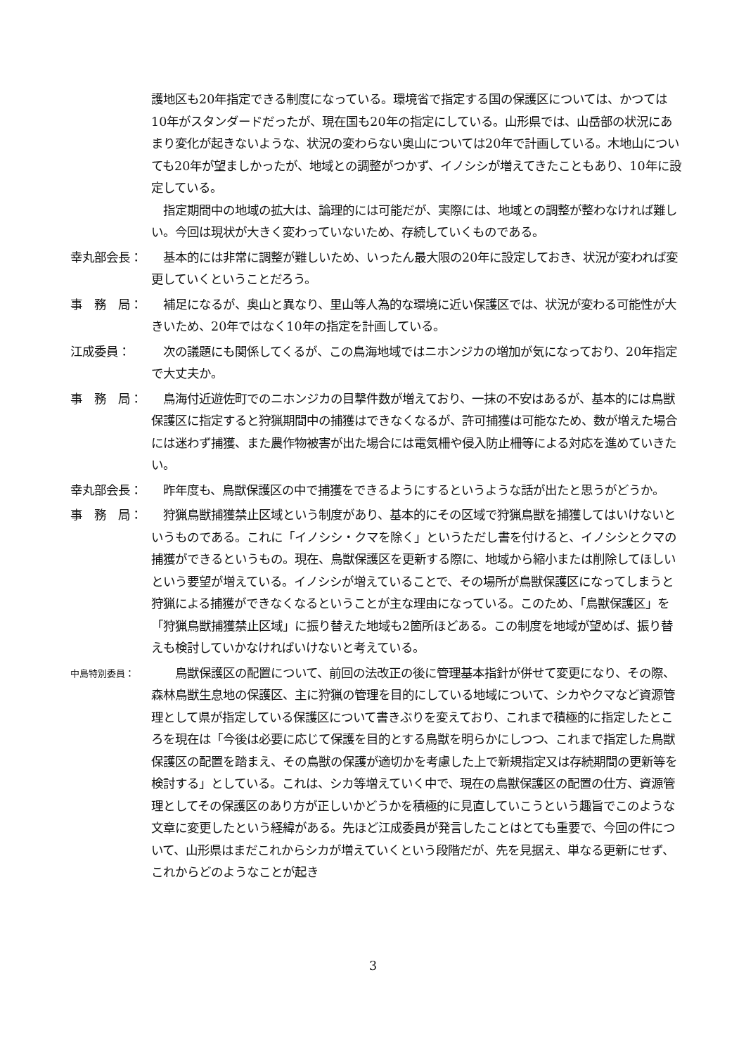護地区も20年指定できる制度になっている。環境省で指定する国の保護区については、かつては10年がスタンダードだったが、現在国も20年の指定にしている。山形県では、山岳部の状況にあまり変化が起きないような、状況の変わらない奥山については20年で計画している。木地山についても20年が望ましかったが、地域との調整がつかず、イノシシが増えてきたこともあり、10年に設定している。
　指定期間中の地域の拡大は、論理的には可能だが、実際には、地域との調整が整わなければ難しい。今回は現状が大きく変わっていないため、存続していくものである。
幸丸部会長： 　基本的には非常に調整が難しいため、いったん最大限の20年に設定しておき、状況が変われば変更していくということだろう。
事　務　局： 　補足になるが、奥山と異なり、里山等人為的な環境に近い保護区では、状況が変わる可能性が大きいため、20年ではなく10年の指定を計画している。
江成委員： 　次の議題にも関係してくるが、この鳥海地域ではニホンジカの増加が気になっており、20年指定で大丈夫か。
事　務　局： 　鳥海付近遊佐町でのニホンジカの目撃件数が増えており、一抹の不安はあるが、基本的には鳥獣保護区に指定すると狩猟期間中の捕獲はできなくなるが、許可捕獲は可能なため、数が増えた場合には迷わず捕獲、また農作物被害が出た場合には電気柵や侵入防止柵等による対応を進めていきたい。
幸丸部会長： 　昨年度も、鳥獣保護区の中で捕獲をできるようにするというような話が出たと思うがどうか。
事　務　局： 　狩猟鳥獣捕獲禁止区域という制度があり、基本的にその区域で狩猟鳥獣を捕獲してはいけないというものである。これに「イノシシ・クマを除く」というただし書を付けると、イノシシとクマの捕獲ができるというもの。現在、鳥獣保護区を更新する際に、地域から縮小または削除してほしいという要望が増えている。イノシシが増えていることで、その場所が鳥獣保護区になってしまうと狩猟による捕獲ができなくなるということが主な理由になっている。このため、「鳥獣保護区」を「狩猟鳥獣捕獲禁止区域」に振り替えた地域も2箇所ほどある。この制度を地域が望めば、振り替えも検討していかなければいけないと考えている。
中島特別委員：
　　鳥獣保護区の配置について、前回の法改正の後に管理基本指針が併せて変更になり、その際、森林鳥獣生息地の保護区、主に狩猟の管理を目的にしている地域について、シカやクマなど資源管理として県が指定している保護区について書きぶりを変えており、これまで積極的に指定したところを現在は「今後は必要に応じて保護を目的とする鳥獣を明らかにしつつ、これまで指定した鳥獣保護区の配置を踏まえ、その鳥獣の保護が適切かを考慮した上で新規指定又は存続期間の更新等を検討する」としている。これは、シカ等増えていく中で、現在の鳥獣保護区の配置の仕方、資源管理としてその保護区のあり方が正しいかどうかを積極的に見直していこうという趣旨でこのような文章に変更したという経緯がある。先ほど江成委員が発言したことはとても重要で、今回の件について、山形県はまだこれからシカが増えていくという段階だが、先を見据え、単なる更新にせず、これからどのようなことが起き
3